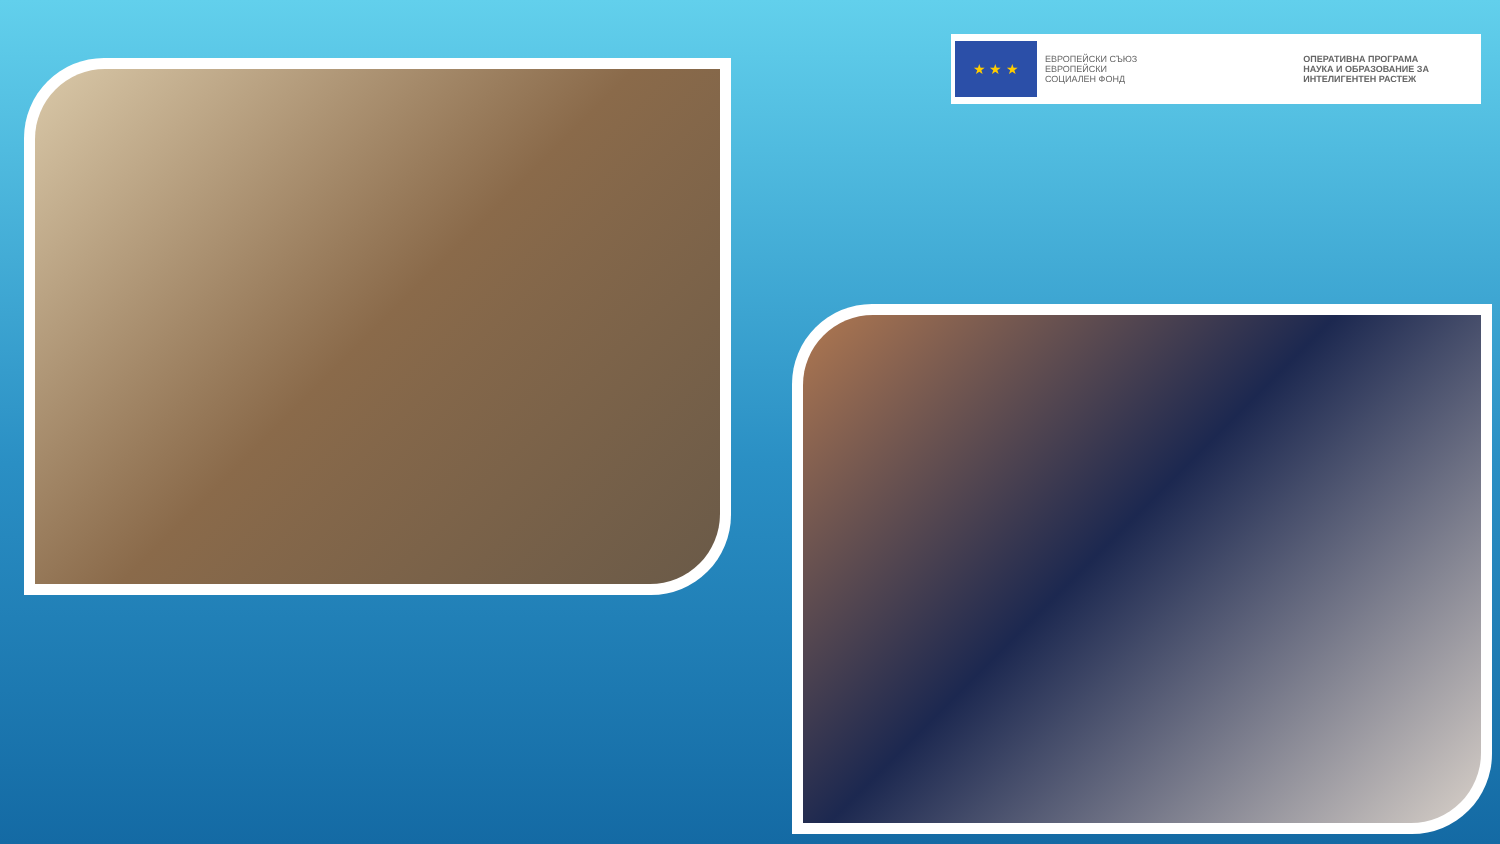★ ★ ★
ЕВРОПЕЙСКИ СЪЮЗ
ЕВРОПЕЙСКИ
СОЦИАЛЕН ФОНД
ОПЕРАТИВНА ПРОГРАМА
НАУКА И ОБРАЗОВАНИЕ ЗА
ИНТЕЛИГЕНТЕН РАСТЕЖ